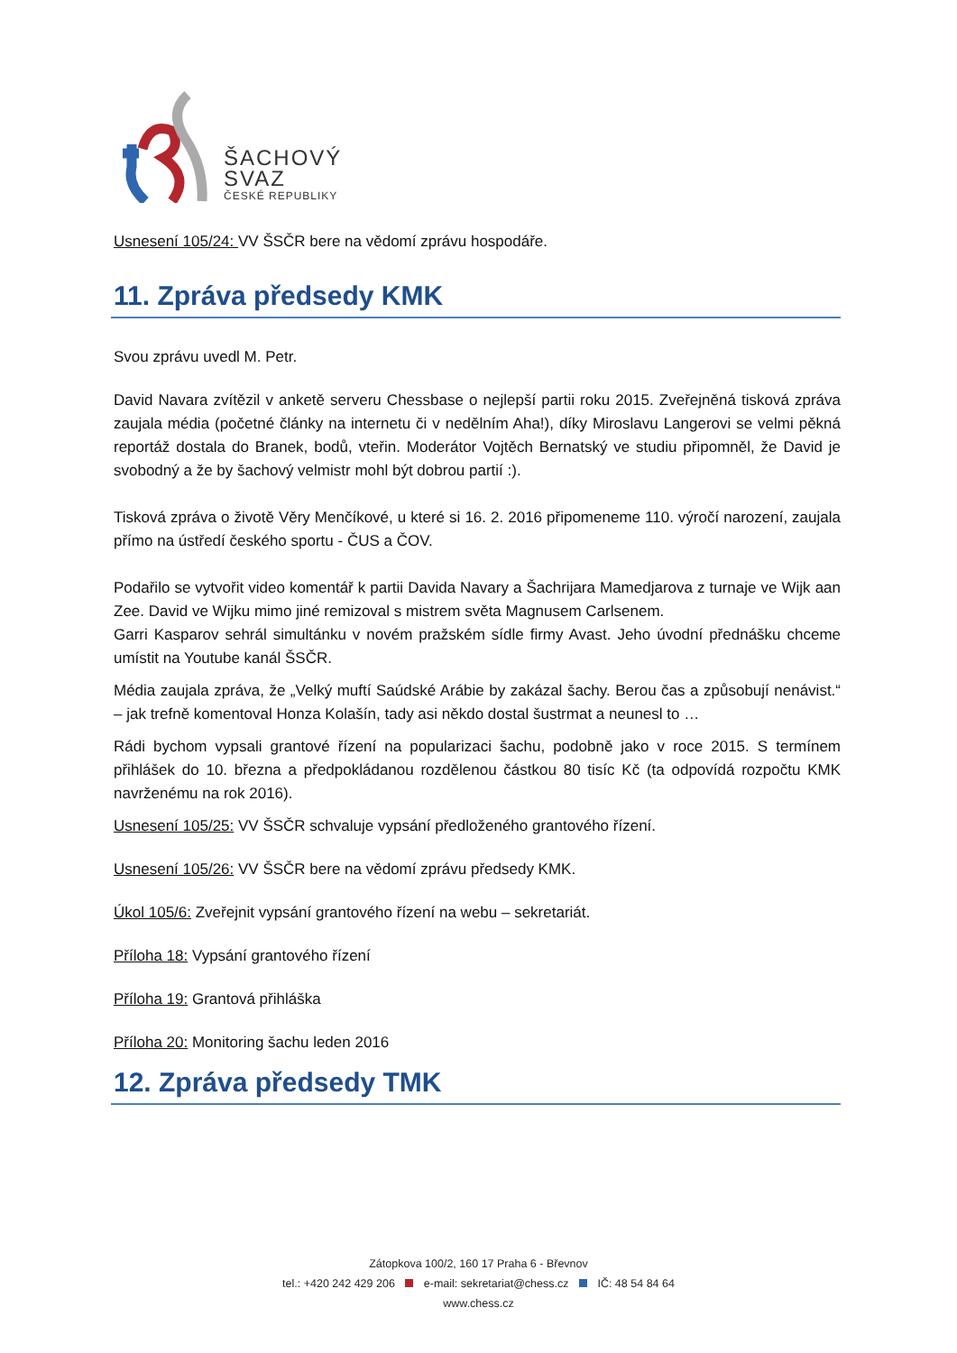ŠACHOVÝ
SVAZ
ČESKÉ REPUBLIKY
Usnesení 105/24: VV ŠSČR bere na vědomí zprávu hospodáře.
11. Zpráva předsedy KMK
Svou zprávu uvedl M. Petr.
David Navara zvítězil v anketě serveru Chessbase o nejlepší partii roku 2015. Zveřejněná tisková zpráva zaujala média (početné články na internetu či v nedělním Aha!), díky Miroslavu Langerovi se velmi pěkná reportáž dostala do Branek, bodů, vteřin. Moderátor Vojtěch Bernatský ve studiu připomněl, že David je svobodný a že by šachový velmistr mohl být dobrou partií :).
Tisková zpráva o životě Věry Menčíkové, u které si 16. 2. 2016 připomeneme 110. výročí narození, zaujala přímo na ústředí českého sportu - ČUS a ČOV.
Podařilo se vytvořit video komentář k partii Davida Navary a Šachrijara Mamedjarova z turnaje ve Wijk aan Zee. David ve Wijku mimo jiné remizoval s mistrem světa Magnusem Carlsenem.
Garri Kasparov sehrál simultánku v novém pražském sídle firmy Avast. Jeho úvodní přednášku chceme umístit na Youtube kanál ŠSČR.
Média zaujala zpráva, že „Velký muftí Saúdské Arábie by zakázal šachy. Berou čas a způsobují nenávist.“ – jak trefně komentoval Honza Kolašín, tady asi někdo dostal šustrmat a neunesl to …
Rádi bychom vypsali grantové řízení na popularizaci šachu, podobně jako v roce 2015. S termínem přihlášek do 10. března a předpokládanou rozdělenou částkou 80 tisíc Kč (ta odpovídá rozpočtu KMK navrženému na rok 2016).
Usnesení 105/25: VV ŠSČR schvaluje vypsání předloženého grantového řízení.
Usnesení 105/26: VV ŠSČR bere na vědomí zprávu předsedy KMK.
Úkol 105/6: Zveřejnit vypsání grantového řízení na webu – sekretariát.
Příloha 18: Vypsání grantového řízení
Příloha 19: Grantová přihláška
Příloha 20: Monitoring šachu leden 2016
12. Zpráva předsedy TMK
Zátopkova 100/2, 160 17 Praha 6 - Břevnov
tel.: +420 242 429 206 e-mail: sekretariat@chess.cz IČ: 48 54 84 64
www.chess.cz